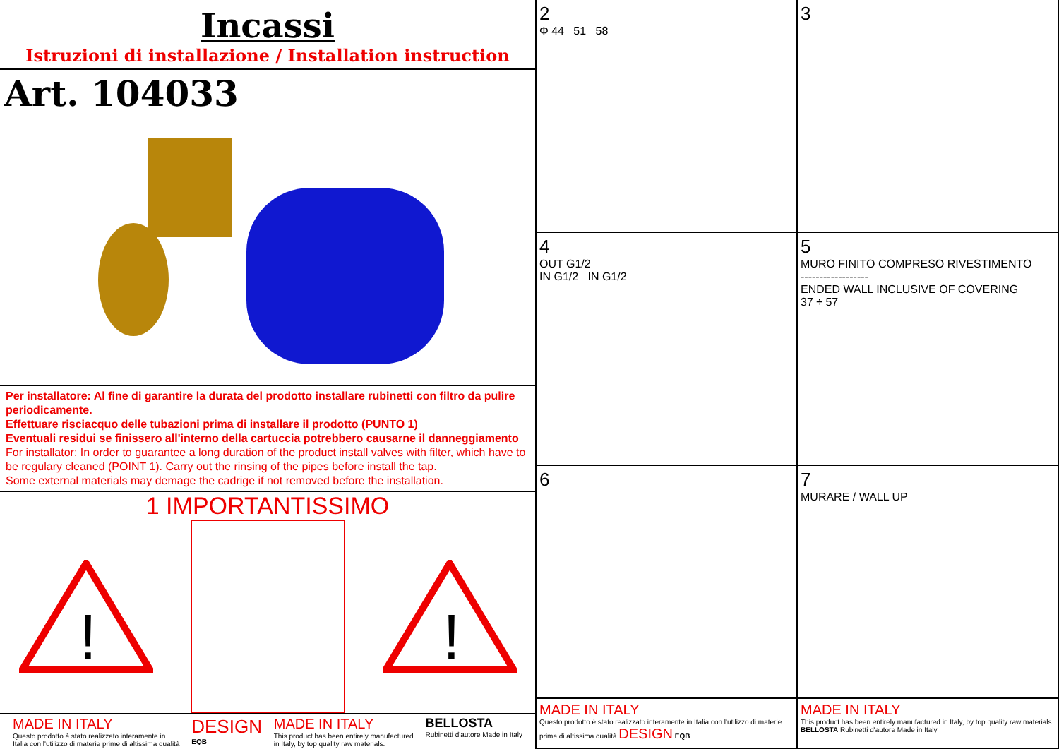Incassi
Istruzioni di installazione / Installation instruction
Art. 104033
Per installatore: Al fine di garantire la durata del prodotto installare rubinetti con filtro da pulire periodicamente.
Effettuare risciacquo delle tubazioni prima di installare il prodotto (PUNTO 1)
Eventuali residui se finissero all'interno della cartuccia potrebbero causarne il danneggiamento
For installator: In order to guarantee a long duration of the product install valves with filter, which have to be regulary cleaned (POINT 1). Carry out the rinsing of the pipes before install the tap.
Some external materials may demage the cadrige if not removed before the installation.
1 IMPORTANTISSIMO
!
!
MADE IN ITALY
Questo prodotto è stato realizzato interamente in
Italia con l'utilizzo di materie prime di altissima qualità
DESIGN
EQB
MADE IN ITALY
This product has been entirely manufactured
in Italy, by top quality raw materials.
BELLOSTA
Rubinetti d'autore Made in Italy
2
Φ 44 51 58
3
4
OUT G1/2
IN G1/2 IN G1/2
5
MURO FINITO COMPRESO RIVESTIMENTO
------------------
ENDED WALL INCLUSIVE OF COVERING
37 ÷ 57
6
7
MURARE / WALL UP
MADE IN ITALY
Questo prodotto è stato realizzato interamente in Italia con l'utilizzo di materie prime di altissima qualità DESIGN EQB
MADE IN ITALY
This product has been entirely manufactured in Italy, by top quality raw materials. BELLOSTA Rubinetti d'autore Made in Italy